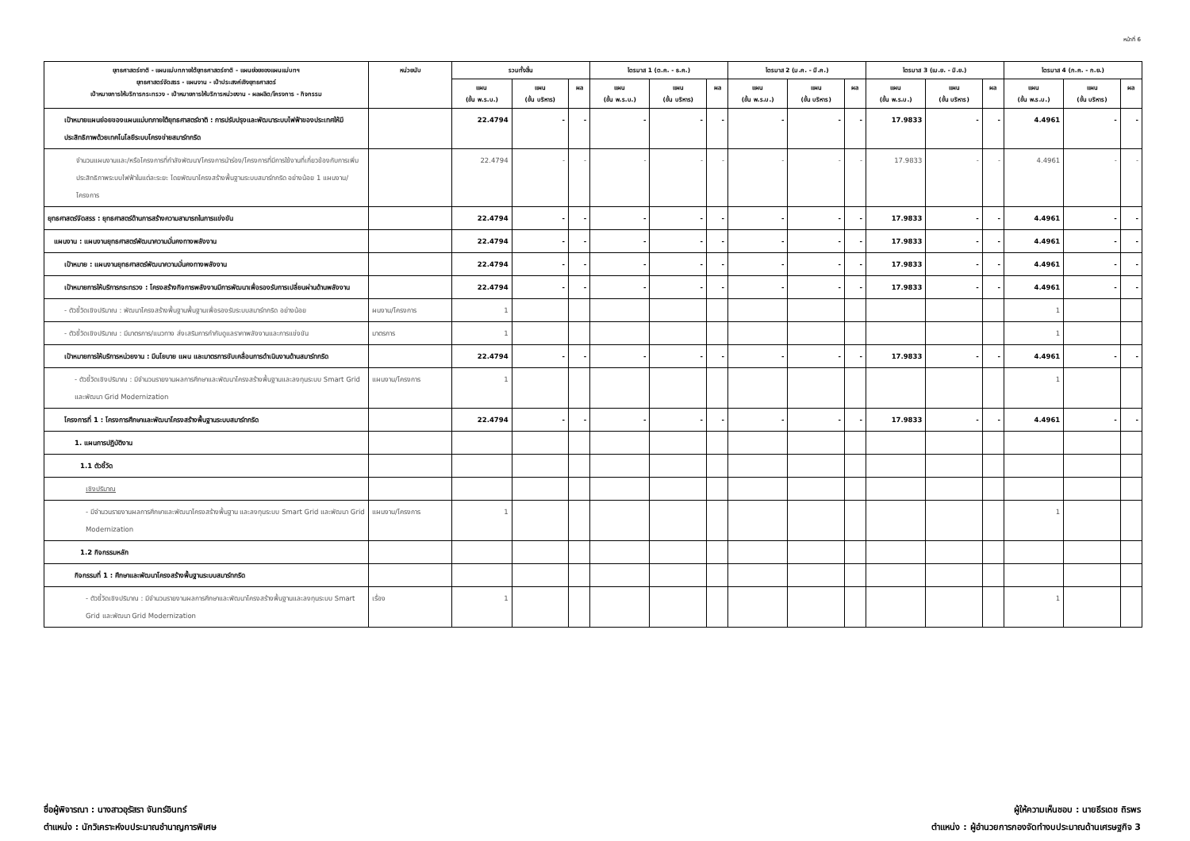หน้าที่ 6
| ยุทธศาสตร์ชาติ - แผนแม่บทภายใต้ยุทธศาสตร์ชาติ - แผนย่อยของแผนแม่บทฯ ยุทธศาสตร์จัดสรร - แผนงาน - เป้าประสงค์เชิงยุทธศาสตร์ เป้าหมายการให้บริการกระทรวง - เป้าหมายการให้บริการหน่วยงาน - ผลผลิต/โครงการ - กิจกรรม | หน่วยนับ | รวมทั้งสิ้น | | | ไตรมาส 1 (ต.ค. - ธ.ค.) | | | ไตรมาส 2 (ม.ค. - มี.ค.) | | | ไตรมาส 3 (เม.ย. - มิ.ย.) | | | ไตรมาส 4 (ก.ค. - ก.ย.) | | |
| --- | --- | --- | --- | --- | --- | --- | --- | --- | --- | --- | --- | --- | --- | --- | --- | --- |
| | | แผน (ขั้น พ.ร.บ.) | แผน (ขั้น บริหาร) | ผล | แผน (ขั้น พ.ร.บ.) | แผน (ขั้น บริหาร) | ผล | แผน (ขั้น พ.ร.บ.) | แผน (ขั้น บริหาร) | ผล | แผน (ขั้น พ.ร.บ.) | แผน (ขั้น บริหาร) | ผล | แผน (ขั้น พ.ร.บ.) | แผน (ขั้น บริหาร) | ผล |
| เป้าหมายแผนย่อยของแผนแม่บทภายใต้ยุทธศาสตร์ชาติ : การปรับปรุงและพัฒนาระบบไฟฟ้าของประเทศให้มีประสิทธิภาพด้วยเทคโนโลยีระบบโครงข่ายสมาร์ทกริด | | 22.4794 | - | - | - | - | - | - | - | - | 17.9833 | - | - | 4.4961 | - | - |
| จำนวนแผนงานและ/หรือโครงการที่กำลังพัฒนา/โครงการนำร่อง/โครงการที่มีการใช้งานที่เกี่ยวข้องกับการเพิ่มประสิทธิภาพระบบไฟฟ้าในแต่ละระยะ โดยพัฒนาโครงสร้างพื้นฐานระบบสมาร์ทกริด อย่างน้อย 1 แผนงาน/โครงการ | | 22.4794 | - | - | - | - | - | - | - | - | 17.9833 | - | - | 4.4961 | - | - |
| ยุทธศาสตร์จัดสรร : ยุทธศาสตร์ด้านการสร้างความสามารถในการแข่งขัน | | 22.4794 | - | - | - | - | - | - | - | - | 17.9833 | - | - | 4.4961 | - | - |
| แผนงาน : แผนงานยุทธศาสตร์พัฒนาความมั่นคงทางพลังงาน | | 22.4794 | - | - | - | - | - | - | - | - | 17.9833 | - | - | 4.4961 | - | - |
| เป้าหมาย : แผนงานยุทธศาสตร์พัฒนาความมั่นคงทางพลังงาน | | 22.4794 | - | - | - | - | - | - | - | - | 17.9833 | - | - | 4.4961 | - | - |
| เป้าหมายการให้บริการกระทรวง : โครงสร้างกิจการพลังงานมีการพัฒนาเพื่อรองรับการเปลี่ยนผ่านด้านพลังงาน | | 22.4794 | - | - | - | - | - | - | - | - | 17.9833 | - | - | 4.4961 | - | - |
| - ตัวชี้วัดเชิงปริมาณ : พัฒนาโครงสร้างพื้นฐานพื้นฐานเพื่อรองรับระบบสมาร์ทกริด อย่างน้อย | ผนงาน/โครงการ | 1 | | | | | | | | | | | | 1 | | |
| - ตัวชี้วัดเชิงปริมาณ : มีมาตรการ/แนวทาง ส่งเสริมการกำกับดูแลราคาพลังงานและการแข่งขัน | มาตรการ | 1 | | | | | | | | | | | | 1 | | |
| เป้าหมายการให้บริการหน่วยงาน : มีนโยบาย แผน และมาตรการขับเคลื่อนการดำเนินงานด้านสมาร์ทกริด | | 22.4794 | - | - | - | - | - | - | - | - | 17.9833 | - | - | 4.4961 | - | - |
| - ตัวชี้วัดเชิงปริมาณ : มีจำนวนรายงานผลการศึกษาและพัฒนาโครงสร้างพื้นฐานและลงทุนระบบ Smart Grid และพัฒนา Grid Modernization | แผนงาน/โครงการ | 1 | | | | | | | | | | | | 1 | | |
| โครงการที่ 1 : โครงการศึกษาและพัฒนาโครงสร้างพื้นฐานระบบสมาร์ทกริด | | 22.4794 | - | - | - | - | - | - | - | - | 17.9833 | - | - | 4.4961 | - | - |
| 1. แผนการปฏิบัติงาน | | | | | | | | | | | | | | | | |
| 1.1 ตัวชี้วัด | | | | | | | | | | | | | | | | |
| เชิงปริมาณ | | | | | | | | | | | | | | | | |
| - มีจำนวนรายงานผลการศึกษาและพัฒนาโครงสร้างพื้นฐาน และลงทุนระบบ Smart Grid และพัฒนา Grid Modernization | แผนงาน/โครงการ | 1 | | | | | | | | | | | | 1 | | |
| 1.2 กิจกรรมหลัก | | | | | | | | | | | | | | | | |
| กิจกรรมที่ 1 : ศึกษาและพัฒนาโครงสร้างพื้นฐานระบบสมาร์ทกริด | | | | | | | | | | | | | | | | |
| - ตัวชี้วัดเชิงปริมาณ : มีจำนวนรายงานผลการศึกษาและพัฒนาโครงสร้างพื้นฐานและลงทุนระบบ Smart Grid และพัฒนา Grid Modernization | เรื่อง | 1 | | | | | | | | | | | | 1 | | |
ชื่อผู้พิจารณา : นางสาวอุรัสรา จันทร์อินทร์
ตำแหน่ง : นักวิเคราะห์งบประมาณชำนาญการพิเศษ
ผู้ให้ความเห็นชอบ : นายธีรเดช ถิรพร
ตำแหน่ง : ผู้อำนวยการกองจัดทำงบประมาณด้านเศรษฐกิจ 3